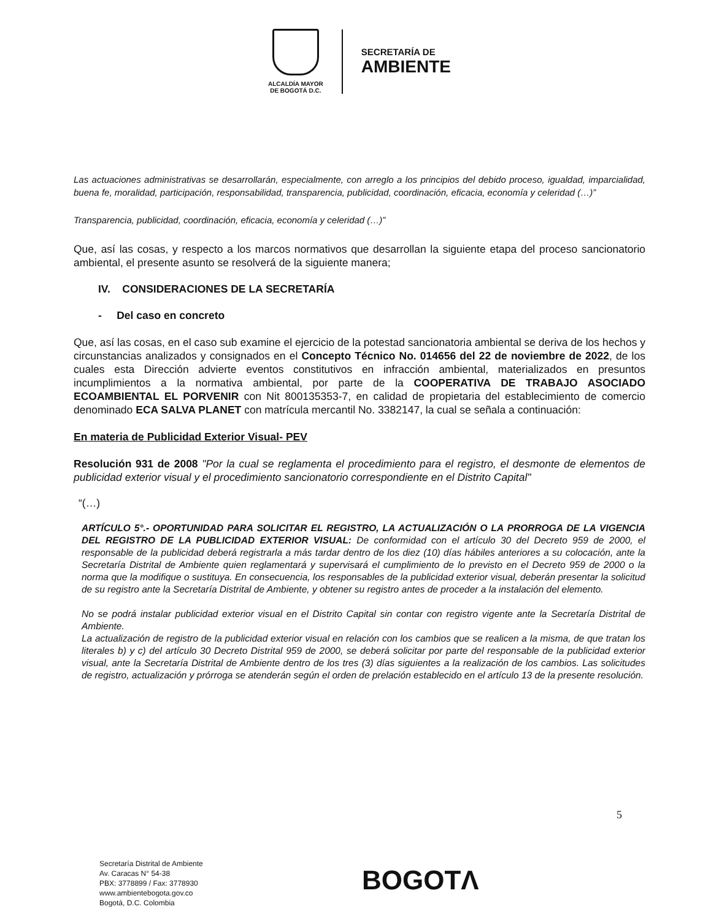ALCALDÍA MAYOR
DE BOGOTÁ D.C.
SECRETARÍA DE
AMBIENTE
Las actuaciones administrativas se desarrollarán, especialmente, con arreglo a los principios del debido proceso, igualdad, imparcialidad, buena fe, moralidad, participación, responsabilidad, transparencia, publicidad, coordinación, eficacia, economía y celeridad (…)”
Transparencia, publicidad, coordinación, eficacia, economía y celeridad (…)”
Que, así las cosas, y respecto a los marcos normativos que desarrollan la siguiente etapa del proceso sancionatorio ambiental, el presente asunto se resolverá de la siguiente manera;
IV. CONSIDERACIONES DE LA SECRETARÍA
- Del caso en concreto
Que, así las cosas, en el caso sub examine el ejercicio de la potestad sancionatoria ambiental se deriva de los hechos y circunstancias analizados y consignados en el Concepto Técnico No. 014656 del 22 de noviembre de 2022, de los cuales esta Dirección advierte eventos constitutivos en infracción ambiental, materializados en presuntos incumplimientos a la normativa ambiental, por parte de la COOPERATIVA DE TRABAJO ASOCIADO ECOAMBIENTAL EL PORVENIR con Nit 800135353-7, en calidad de propietaria del establecimiento de comercio denominado ECA SALVA PLANET con matrícula mercantil No. 3382147, la cual se señala a continuación:
En materia de Publicidad Exterior Visual- PEV
Resolución 931 de 2008 "Por la cual se reglamenta el procedimiento para el registro, el desmonte de elementos de publicidad exterior visual y el procedimiento sancionatorio correspondiente en el Distrito Capital"
“(…)
ARTÍCULO 5°.- OPORTUNIDAD PARA SOLICITAR EL REGISTRO, LA ACTUALIZACIÓN O LA PRORROGA DE LA VIGENCIA DEL REGISTRO DE LA PUBLICIDAD EXTERIOR VISUAL: De conformidad con el artículo 30 del Decreto 959 de 2000, el responsable de la publicidad deberá registrarla a más tardar dentro de los diez (10) días hábiles anteriores a su colocación, ante la Secretaría Distrital de Ambiente quien reglamentará y supervisará el cumplimiento de lo previsto en el Decreto 959 de 2000 o la norma que la modifique o sustituya. En consecuencia, los responsables de la publicidad exterior visual, deberán presentar la solicitud de su registro ante la Secretaría Distrital de Ambiente, y obtener su registro antes de proceder a la instalación del elemento.
No se podrá instalar publicidad exterior visual en el Distrito Capital sin contar con registro vigente ante la Secretaría Distrital de Ambiente.
La actualización de registro de la publicidad exterior visual en relación con los cambios que se realicen a la misma, de que tratan los literales b) y c) del artículo 30 Decreto Distrital 959 de 2000, se deberá solicitar por parte del responsable de la publicidad exterior visual, ante la Secretaría Distrital de Ambiente dentro de los tres (3) días siguientes a la realización de los cambios. Las solicitudes de registro, actualización y prórroga se atenderán según el orden de prelación establecido en el artículo 13 de la presente resolución.
5
Secretaría Distrital de Ambiente
Av. Caracas N° 54-38
PBX: 3778899 / Fax: 3778930
www.ambientebogota.gov.co
Bogotá, D.C. Colombia
BOGOTΛ